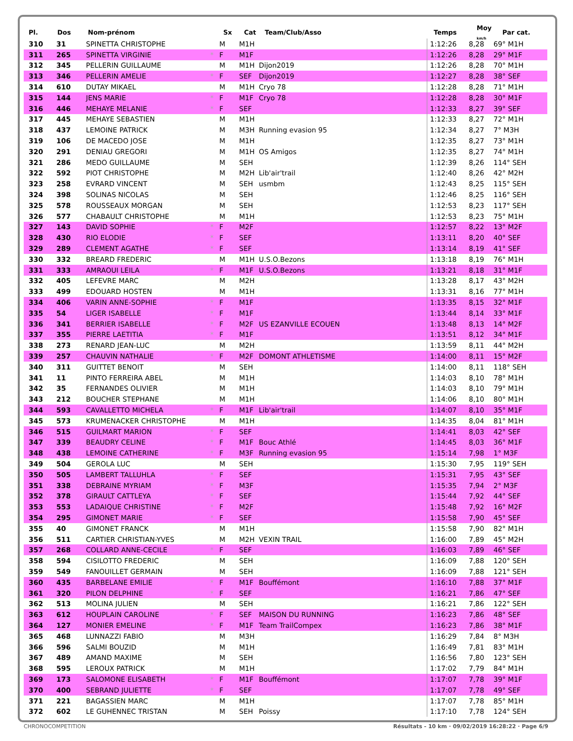| Pl. | Dos | Nom-prénom | | Sx | Cat | Team/Club/Asso | Temps | Moy <sub>km/h</sub> | Par cat. |
| --- | --- | --- | --- | --- | --- | --- | --- | --- | --- |
| 310 | 31 | SPINETTA CHRISTOPHE | | M | M1H | | 1:12:26 | 8,28 | 69° M1H |
| 311 | 265 | SPINETTA VIRGINIE | * | F | M1F | | 1:12:26 | 8,28 | 29° M1F |
| 312 | 345 | PELLERIN GUILLAUME | | M | M1H | Dijon2019 | 1:12:26 | 8,28 | 70° M1H |
| 313 | 346 | PELLERIN AMELIE | * | F | SEF | Dijon2019 | 1:12:27 | 8,28 | 38° SEF |
| 314 | 610 | DUTAY MIKAEL | | M | M1H | Cryo 78 | 1:12:28 | 8,28 | 71° M1H |
| 315 | 144 | JENS MARIE | * | F | M1F | Cryo 78 | 1:12:28 | 8,28 | 30° M1F |
| 316 | 446 | MEHAYE MELANIE | * | F | SEF | | 1:12:33 | 8,27 | 39° SEF |
| 317 | 445 | MEHAYE SEBASTIEN | | M | M1H | | 1:12:33 | 8,27 | 72° M1H |
| 318 | 437 | LEMOINE PATRICK | | M | M3H | Running evasion 95 | 1:12:34 | 8,27 | 7° M3H |
| 319 | 106 | DE MACEDO JOSE | | M | M1H | | 1:12:35 | 8,27 | 73° M1H |
| 320 | 291 | DENIAU GREGORI | | M | M1H | OS Amigos | 1:12:35 | 8,27 | 74° M1H |
| 321 | 286 | MEDO GUILLAUME | | M | SEH | | 1:12:39 | 8,26 | 114° SEH |
| 322 | 592 | PIOT CHRISTOPHE | | M | M2H | Lib'air'trail | 1:12:40 | 8,26 | 42° M2H |
| 323 | 258 | EVRARD VINCENT | | M | SEH | usmbm | 1:12:43 | 8,25 | 115° SEH |
| 324 | 398 | SOLINAS NICOLAS | | M | SEH | | 1:12:46 | 8,25 | 116° SEH |
| 325 | 578 | ROUSSEAUX MORGAN | | M | SEH | | 1:12:53 | 8,23 | 117° SEH |
| 326 | 577 | CHABAULT CHRISTOPHE | | M | M1H | | 1:12:53 | 8,23 | 75° M1H |
| 327 | 143 | DAVID SOPHIE | * | F | M2F | | 1:12:57 | 8,22 | 13° M2F |
| 328 | 430 | RIO ELODIE | * | F | SEF | | 1:13:11 | 8,20 | 40° SEF |
| 329 | 289 | CLEMENT AGATHE | * | F | SEF | | 1:13:14 | 8,19 | 41° SEF |
| 330 | 332 | BREARD FREDERIC | | M | M1H | U.S.O.Bezons | 1:13:18 | 8,19 | 76° M1H |
| 331 | 333 | AMRAOUI LEILA | * | F | M1F | U.S.O.Bezons | 1:13:21 | 8,18 | 31° M1F |
| 332 | 405 | LEFEVRE MARC | | M | M2H | | 1:13:28 | 8,17 | 43° M2H |
| 333 | 499 | EDOUARD HOSTEN | | M | M1H | | 1:13:31 | 8,16 | 77° M1H |
| 334 | 406 | VARIN ANNE-SOPHIE | * | F | M1F | | 1:13:35 | 8,15 | 32° M1F |
| 335 | 54 | LIGER ISABELLE | * | F | M1F | | 1:13:44 | 8,14 | 33° M1F |
| 336 | 341 | BERRIER ISABELLE | * | F | M2F | US EZANVILLE ECOUEN | 1:13:48 | 8,13 | 14° M2F |
| 337 | 355 | PIERRE LAETITIA | * | F | M1F | | 1:13:51 | 8,12 | 34° M1F |
| 338 | 273 | RENARD JEAN-LUC | | M | M2H | | 1:13:59 | 8,11 | 44° M2H |
| 339 | 257 | CHAUVIN NATHALIE | * | F | M2F | DOMONT ATHLETISME | 1:14:00 | 8,11 | 15° M2F |
| 340 | 311 | GUITTET BENOIT | | M | SEH | | 1:14:00 | 8,11 | 118° SEH |
| 341 | 11 | PINTO FERREIRA ABEL | | M | M1H | | 1:14:03 | 8,10 | 78° M1H |
| 342 | 35 | FERNANDES OLIVIER | | M | M1H | | 1:14:03 | 8,10 | 79° M1H |
| 343 | 212 | BOUCHER STEPHANE | | M | M1H | | 1:14:06 | 8,10 | 80° M1H |
| 344 | 593 | CAVALLETTO MICHELA | * | F | M1F | Lib'air'trail | 1:14:07 | 8,10 | 35° M1F |
| 345 | 573 | KRUMENACKER CHRISTOPHE | | M | M1H | | 1:14:35 | 8,04 | 81° M1H |
| 346 | 515 | GUILMART MARION | * | F | SEF | | 1:14:41 | 8,03 | 42° SEF |
| 347 | 339 | BEAUDRY CELINE | * | F | M1F | Bouc Athlé | 1:14:45 | 8,03 | 36° M1F |
| 348 | 438 | LEMOINE CATHERINE | * | F | M3F | Running evasion 95 | 1:15:14 | 7,98 | 1° M3F |
| 349 | 504 | GEROLA LUC | | M | SEH | | 1:15:30 | 7,95 | 119° SEH |
| 350 | 505 | LAMBERT TALLUHLA | * | F | SEF | | 1:15:31 | 7,95 | 43° SEF |
| 351 | 338 | DEBRAINE MYRIAM | * | F | M3F | | 1:15:35 | 7,94 | 2° M3F |
| 352 | 378 | GIRAULT CATTLEYA | * | F | SEF | | 1:15:44 | 7,92 | 44° SEF |
| 353 | 553 | LADAIQUE CHRISTINE | * | F | M2F | | 1:15:48 | 7,92 | 16° M2F |
| 354 | 295 | GIMONET MARIE | * | F | SEF | | 1:15:58 | 7,90 | 45° SEF |
| 355 | 40 | GIMONET FRANCK | | M | M1H | | 1:15:58 | 7,90 | 82° M1H |
| 356 | 511 | CARTIER CHRISTIAN-YVES | | M | M2H | VEXIN TRAIL | 1:16:00 | 7,89 | 45° M2H |
| 357 | 268 | COLLARD ANNE-CECILE | * | F | SEF | | 1:16:03 | 7,89 | 46° SEF |
| 358 | 594 | CISILOTTO FREDERIC | | M | SEH | | 1:16:09 | 7,88 | 120° SEH |
| 359 | 549 | FANOUILLET GERMAIN | | M | SEH | | 1:16:09 | 7,88 | 121° SEH |
| 360 | 435 | BARBELANE EMILIE | * | F | M1F | Bouffémont | 1:16:10 | 7,88 | 37° M1F |
| 361 | 320 | PILON DELPHINE | * | F | SEF | | 1:16:21 | 7,86 | 47° SEF |
| 362 | 513 | MOLINA JULIEN | | M | SEH | | 1:16:21 | 7,86 | 122° SEH |
| 363 | 612 | HOUPLAIN CAROLINE | * | F | SEF | MAISON DU RUNNING | 1:16:23 | 7,86 | 48° SEF |
| 364 | 127 | MONIER EMELINE | * | F | M1F | Team TrailCompex | 1:16:23 | 7,86 | 38° M1F |
| 365 | 468 | LUNNAZZI FABIO | | M | M3H | | 1:16:29 | 7,84 | 8° M3H |
| 366 | 596 | SALMI BOUZID | | M | M1H | | 1:16:49 | 7,81 | 83° M1H |
| 367 | 489 | AMAND MAXIME | | M | SEH | | 1:16:56 | 7,80 | 123° SEH |
| 368 | 595 | LEROUX PATRICK | | M | M1H | | 1:17:02 | 7,79 | 84° M1H |
| 369 | 173 | SALOMONE ELISABETH | * | F | M1F | Bouffémont | 1:17:07 | 7,78 | 39° M1F |
| 370 | 400 | SEBRAND JULIETTE | * | F | SEF | | 1:17:07 | 7,78 | 49° SEF |
| 371 | 221 | BAGASSIEN MARC | | M | M1H | | 1:17:07 | 7,78 | 85° M1H |
| 372 | 602 | LE GUHENNEC TRISTAN | | M | SEH | Poissy | 1:17:10 | 7,78 | 124° SEH |
CHRONOCOMPETITION Résultats - 10 km · 09/02/2019 16:28:22 · Page 6/9